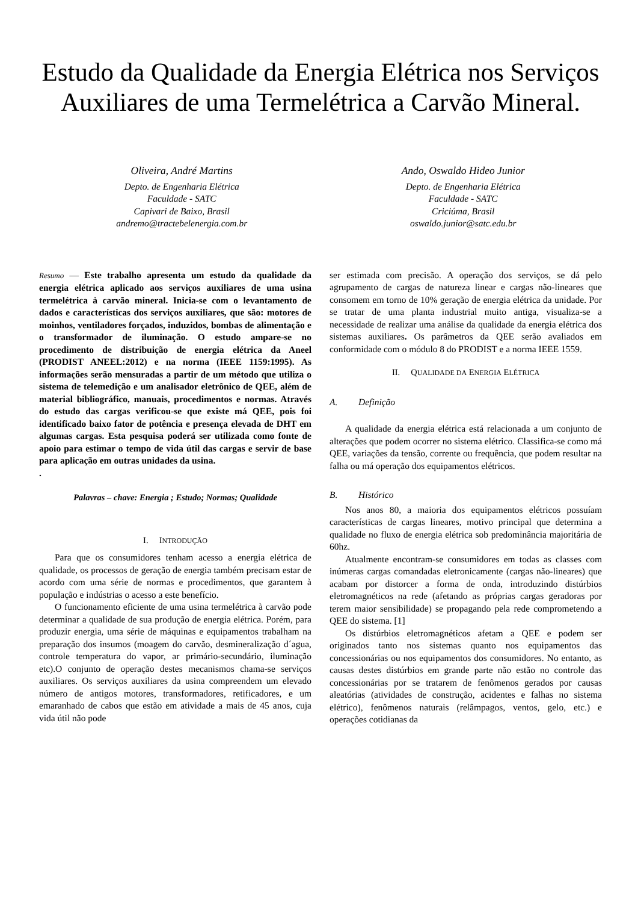Estudo da Qualidade da Energia Elétrica nos Serviços Auxiliares de uma Termelétrica a Carvão Mineral.
Oliveira, André Martins
Depto. de Engenharia Elétrica
Faculdade - SATC
Capivari de Baixo, Brasil
andremo@tractebelenergia.com.br
Ando, Oswaldo Hideo Junior
Depto. de Engenharia Elétrica
Faculdade - SATC
Criciúma, Brasil
oswaldo.junior@satc.edu.br
Resumo — Este trabalho apresenta um estudo da qualidade da energia elétrica aplicado aos serviços auxiliares de uma usina termelétrica à carvão mineral. Inicia-se com o levantamento de dados e características dos serviços auxiliares, que são: motores de moinhos, ventiladores forçados, induzidos, bombas de alimentação e o transformador de iluminação. O estudo ampare-se no procedimento de distribuição de energia elétrica da Aneel (PRODIST ANEEL:2012) e na norma (IEEE 1159:1995). As informações serão mensuradas a partir de um método que utiliza o sistema de telemedição e um analisador eletrônico de QEE, além de material bibliográfico, manuais, procedimentos e normas. Através do estudo das cargas verificou-se que existe má QEE, pois foi identificado baixo fator de potência e presença elevada de DHT em algumas cargas. Esta pesquisa poderá ser utilizada como fonte de apoio para estimar o tempo de vida útil das cargas e servir de base para aplicação em outras unidades da usina.
.
Palavras – chave: Energia ; Estudo; Normas; Qualidade
I. INTRODUÇÃO
Para que os consumidores tenham acesso a energia elétrica de qualidade, os processos de geração de energia também precisam estar de acordo com uma série de normas e procedimentos, que garantem à população e indústrias o acesso a este benefício.
O funcionamento eficiente de uma usina termelétrica à carvão pode determinar a qualidade de sua produção de energia elétrica. Porém, para produzir energia, uma série de máquinas e equipamentos trabalham na preparação dos insumos (moagem do carvão, desmineralização d´agua, controle temperatura do vapor, ar primário-secundário, iluminação etc).O conjunto de operação destes mecanismos chama-se serviços auxiliares. Os serviços auxiliares da usina compreendem um elevado número de antigos motores, transformadores, retificadores, e um emaranhado de cabos que estão em atividade a mais de 45 anos, cuja vida útil não pode
ser estimada com precisão. A operação dos serviços, se dá pelo agrupamento de cargas de natureza linear e cargas não-lineares que consomem em torno de 10% geração de energia elétrica da unidade. Por se tratar de uma planta industrial muito antiga, visualiza-se a necessidade de realizar uma análise da qualidade da energia elétrica dos sistemas auxiliares. Os parâmetros da QEE serão avaliados em conformidade com o módulo 8 do PRODIST e a norma IEEE 1559.
II. QUALIDADE DA ENERGIA ELÉTRICA
A. Definição
A qualidade da energia elétrica está relacionada a um conjunto de alterações que podem ocorrer no sistema elétrico. Classifica-se como má QEE, variações da tensão, corrente ou frequência, que podem resultar na falha ou má operação dos equipamentos elétricos.
B. Histórico
Nos anos 80, a maioria dos equipamentos elétricos possuíam características de cargas lineares, motivo principal que determina a qualidade no fluxo de energia elétrica sob predominância majoritária de 60hz.
Atualmente encontram-se consumidores em todas as classes com inúmeras cargas comandadas eletronicamente (cargas não-lineares) que acabam por distorcer a forma de onda, introduzindo distúrbios eletromagnéticos na rede (afetando as próprias cargas geradoras por terem maior sensibilidade) se propagando pela rede comprometendo a QEE do sistema. [1]
Os distúrbios eletromagnéticos afetam a QEE e podem ser originados tanto nos sistemas quanto nos equipamentos das concessionárias ou nos equipamentos dos consumidores. No entanto, as causas destes distúrbios em grande parte não estão no controle das concessionárias por se tratarem de fenômenos gerados por causas aleatórias (atividades de construção, acidentes e falhas no sistema elétrico), fenômenos naturais (relâmpagos, ventos, gelo, etc.) e operações cotidianas da